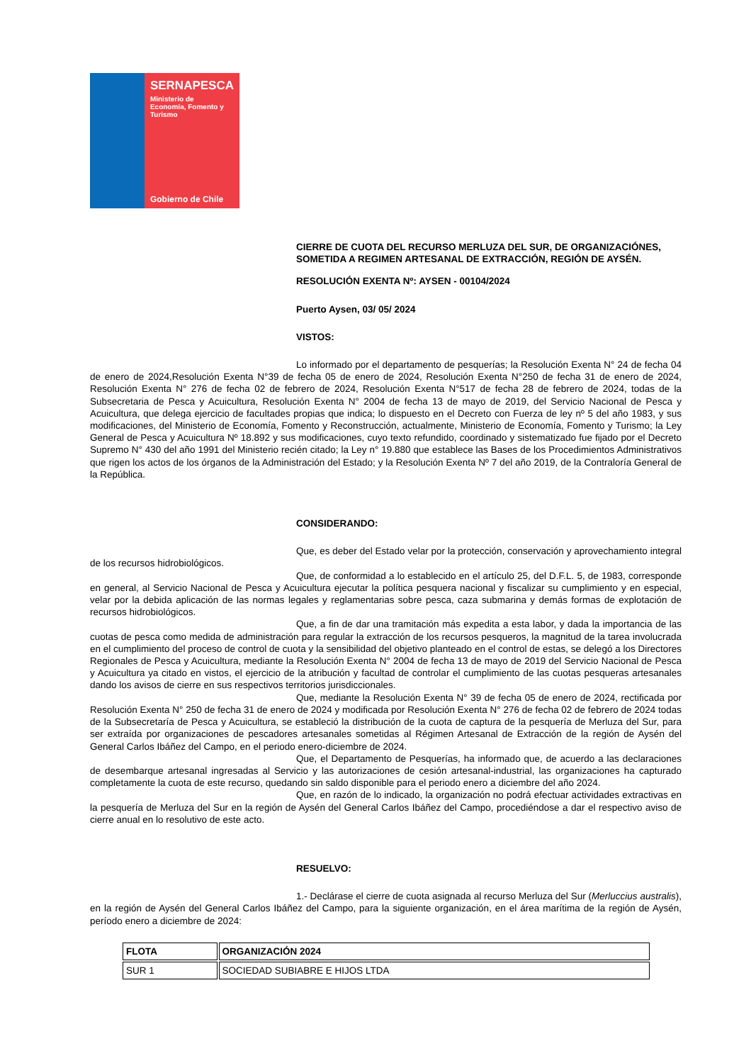SERNAPESCA
Ministerio de
Economía, Fomento y
Turismo
Gobierno de Chile
CIERRE DE CUOTA DEL RECURSO MERLUZA DEL SUR, DE ORGANIZACIÓNES, SOMETIDA A REGIMEN ARTESANAL DE EXTRACCIÓN, REGIÓN DE AYSÉN.
RESOLUCIÓN EXENTA Nº: AYSEN - 00104/2024
Puerto Aysen, 03/ 05/ 2024
VISTOS:
Lo informado por el departamento de pesquerías; la Resolución Exenta N° 24 de fecha 04 de enero de 2024,Resolución Exenta N°39 de fecha 05 de enero de 2024, Resolución Exenta N°250 de fecha 31 de enero de 2024, Resolución Exenta N° 276 de fecha 02 de febrero de 2024, Resolución Exenta N°517 de fecha 28 de febrero de 2024, todas de la Subsecretaria de Pesca y Acuicultura, Resolución Exenta N° 2004 de fecha 13 de mayo de 2019, del Servicio Nacional de Pesca y Acuicultura, que delega ejercicio de facultades propias que indica; lo dispuesto en el Decreto con Fuerza de ley nº 5 del año 1983, y sus modificaciones, del Ministerio de Economía, Fomento y Reconstrucción, actualmente, Ministerio de Economía, Fomento y Turismo; la Ley General de Pesca y Acuicultura Nº 18.892 y sus modificaciones, cuyo texto refundido, coordinado y sistematizado fue fijado por el Decreto Supremo N° 430 del año 1991 del Ministerio recién citado; la Ley n° 19.880 que establece las Bases de los Procedimientos Administrativos que rigen los actos de los órganos de la Administración del Estado; y la Resolución Exenta Nº 7 del año 2019, de la Contraloría General de la República.
CONSIDERANDO:
Que, es deber del Estado velar por la protección, conservación y aprovechamiento integral de los recursos hidrobiológicos.
Que, de conformidad a lo establecido en el artículo 25, del D.F.L. 5, de 1983, corresponde en general, al Servicio Nacional de Pesca y Acuicultura ejecutar la política pesquera nacional y fiscalizar su cumplimiento y en especial, velar por la debida aplicación de las normas legales y reglamentarias sobre pesca, caza submarina y demás formas de explotación de recursos hidrobiológicos.
Que, a fin de dar una tramitación más expedita a esta labor, y dada la importancia de las cuotas de pesca como medida de administración para regular la extracción de los recursos pesqueros, la magnitud de la tarea involucrada en el cumplimiento del proceso de control de cuota y la sensibilidad del objetivo planteado en el control de estas, se delegó a los Directores Regionales de Pesca y Acuicultura, mediante la Resolución Exenta N° 2004 de fecha 13 de mayo de 2019 del Servicio Nacional de Pesca y Acuicultura ya citado en vistos, el ejercicio de la atribución y facultad de controlar el cumplimiento de las cuotas pesqueras artesanales dando los avisos de cierre en sus respectivos territorios jurisdiccionales.
Que, mediante la Resolución Exenta N° 39 de fecha 05 de enero de 2024, rectificada por Resolución Exenta N° 250 de fecha 31 de enero de 2024 y modificada por Resolución Exenta N° 276 de fecha 02 de febrero de 2024 todas de la Subsecretaría de Pesca y Acuicultura, se estableció la distribución de la cuota de captura de la pesquería de Merluza del Sur, para ser extraída por organizaciones de pescadores artesanales sometidas al Régimen Artesanal de Extracción de la región de Aysén del General Carlos Ibáñez del Campo, en el periodo enero-diciembre de 2024.
Que, el Departamento de Pesquerías, ha informado que, de acuerdo a las declaraciones de desembarque artesanal ingresadas al Servicio y las autorizaciones de cesión artesanal-industrial, las organizaciones ha capturado completamente la cuota de este recurso, quedando sin saldo disponible para el periodo enero a diciembre del año 2024.
Que, en razón de lo indicado, la organización no podrá efectuar actividades extractivas en la pesquería de Merluza del Sur en la región de Aysén del General Carlos Ibáñez del Campo, procediéndose a dar el respectivo aviso de cierre anual en lo resolutivo de este acto.
RESUELVO:
1.- Declárase el cierre de cuota asignada al recurso Merluza del Sur (Merluccius australis), en la región de Aysén del General Carlos Ibáñez del Campo, para la siguiente organización, en el área marítima de la región de Aysén, período enero a diciembre de 2024:
| FLOTA | ORGANIZACIÓN 2024 |
| --- | --- |
| SUR 1 | SOCIEDAD SUBIABRE E HIJOS LTDA |